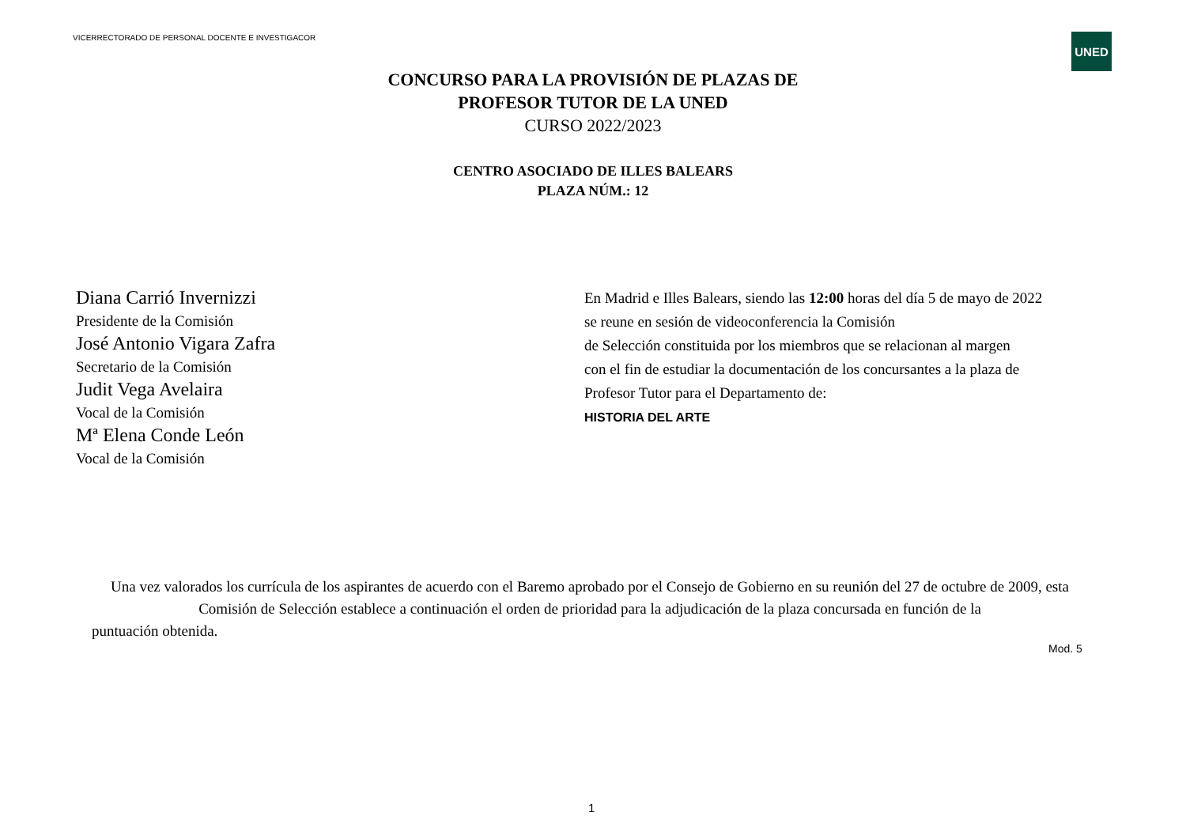VICERRECTORADO DE PERSONAL DOCENTE E INVESTIGACOR
UNED
CONCURSO PARA LA PROVISIÓN DE PLAZAS DE
PROFESOR TUTOR DE LA UNED
CURSO 2022/2023
CENTRO ASOCIADO DE ILLES BALEARS
PLAZA NÚM.: 12
Diana Carrió Invernizzi
Presidente de la Comisión
José Antonio Vigara Zafra
Secretario de la Comisión
Judit Vega Avelaira
Vocal de la Comisión
Mª Elena Conde León
Vocal de la Comisión
En Madrid e Illes Balears, siendo las 12:00 horas del día 5 de mayo de 2022
se reune en sesión de videoconferencia la Comisión
de Selección constituida por los miembros que se relacionan al margen
con el fin de estudiar la documentación de los concursantes a la plaza de
Profesor Tutor para el Departamento de:
HISTORIA DEL ARTE
Una vez valorados los currícula de los aspirantes de acuerdo con el Baremo aprobado por el Consejo de Gobierno en su reunión del 27 de octubre de 2009, esta Comisión de Selección establece a continuación el orden de prioridad para la adjudicación de la plaza concursada en función de la
puntuación obtenida.
Mod. 5
1